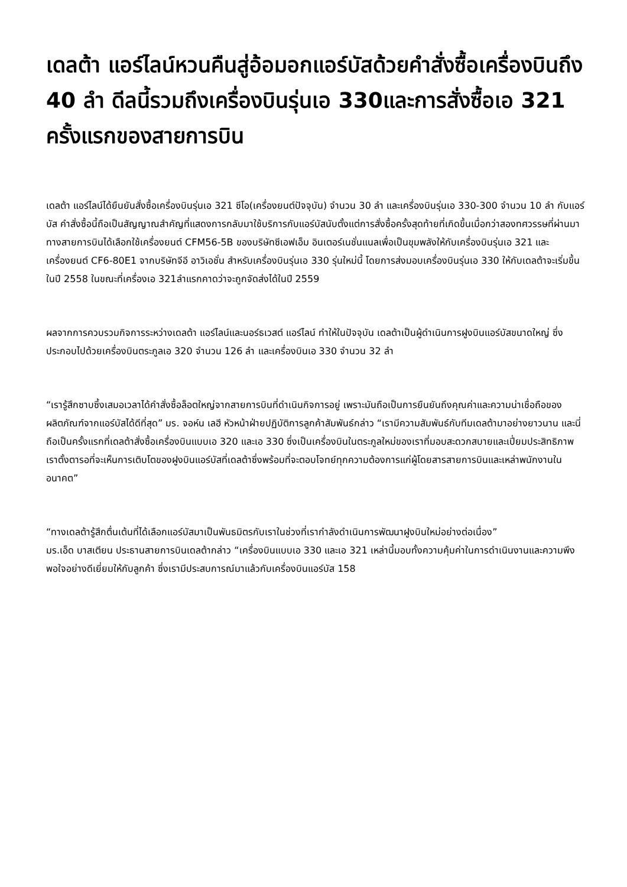เดลต้า แอร์ไลน์หวนคืนสู่อ้อมอกแอร์บัสด้วยคำสั่งซื้อเครื่องบินถึง 40 ลำ ดีลนี้รวมถึงเครื่องบินรุ่นเอ 330และการสั่งซื้อเอ 321 ครั้งแรกของสายการบิน
เดลต้า แอร์ไลน์ได้ยืนยันสั่งซื้อเครื่องบินรุ่นเอ 321 ซีโอ(เครื่องยนต์ปัจจุบัน) จำนวน 30 ลำ และเครื่องบินรุ่นเอ 330-300 จำนวน 10 ลำ กับแอร์บัส คำสั่งซื้อนี้ถือเป็นสัญญาณสำคัญที่แสดงการกลับมาใช้บริการกับแอร์บัสนับตั้งแต่การสั่งซื้อครั้งสุดท้ายที่เกิดขึ้นเมื่อกว่าสองทศวรรษที่ผ่านมา ทางสายการบินได้เลือกใช้เครื่องยนต์ CFM56-5B ของบริษัทซีเอฟเอ็ม อินเตอร์เนชั่นแนลเพื่อเป็นขุมพลังให้กับเครื่องบินรุ่นเอ 321 และเครื่องยนต์ CF6-80E1 จากบริษัทจีอี อาวิเอชั่น สำหรับเครื่องบินรุ่นเอ 330 รุ่นใหม่นี้ โดยการส่งมอบเครื่องบินรุ่นเอ 330 ให้กับเดลต้าจะเริ่มขึ้นในปี 2558 ในขณะที่เครื่องเอ 321ลำแรกคาดว่าจะถูกจัดส่งได้ในปี 2559
ผลจากการควบรวมกิจการระหว่างเดลต้า แอร์ไลน์และนอร์ธเวสต์ แอร์ไลน์ ทำให้ในปัจจุบัน เดลต้าเป็นผู้ดำเนินการฝูงบินแอร์บัสขนาดใหญ่ ซึ่งประกอบไปด้วยเครื่องบินตระกูลเอ 320 จำนวน 126 ลำ และเครื่องบินเอ 330 จำนวน 32 ลำ
“เรารู้สึกซาบซึ้งเสมอเวลาได้คำสั่งซื้อล็อตใหญ่จากสายการบินที่ดำเนินกิจการอยู่ เพราะมันถือเป็นการยืนยันถึงคุณค่าและความน่าเชื่อถือของผลิตภัณฑ์จากแอร์บัสได้ดีที่สุด” มร. จอห์น เลฮี หัวหน้าฝ่ายปฏิบัติการลูกค้าสัมพันธ์กล่าว “เรามีความสัมพันธ์กับทีมเดลต้ามาอย่างยาวนาน และนี่ถือเป็นครั้งแรกที่เดลต้าสั่งซื้อเครื่องบินแบบเอ 320 และเอ 330 ซึ่งเป็นเครื่องบินในตระกูลใหม่ของเราที่มอบสะดวกสบายและเปี่ยมประสิทธิภาพ เราตั้งตารอที่จะเห็นการเติบโตของฝูงบินแอร์บัสที่เดลต้าซึ่งพร้อมที่จะตอบโจทย์ทุกความต้องการแก่ผู้โดยสารสายการบินและเหล่าพนักงานในอนาคต”
“ทางเดลต้ารู้สึกตื่นเต้นที่ได้เลือกแอร์บัสมาเป็นพันธมิตรกับเราในช่วงที่เรากำลังดำเนินการพัฒนาฝูงบินใหม่อย่างต่อเนื่อง”
มร.เอ็ด บาสเตียน ประธานสายการบินเดลต้ากล่าว “เครื่องบินแบบเอ 330 และเอ 321 เหล่านี้มอบทั้งความคุ้มค่าในการดำเนินงานและความพึงพอใจอย่างดีเยี่ยมให้กับลูกค้า ซึ่งเรามีประสบการณ์มาแล้วกับเครื่องบินแอร์บัส 158